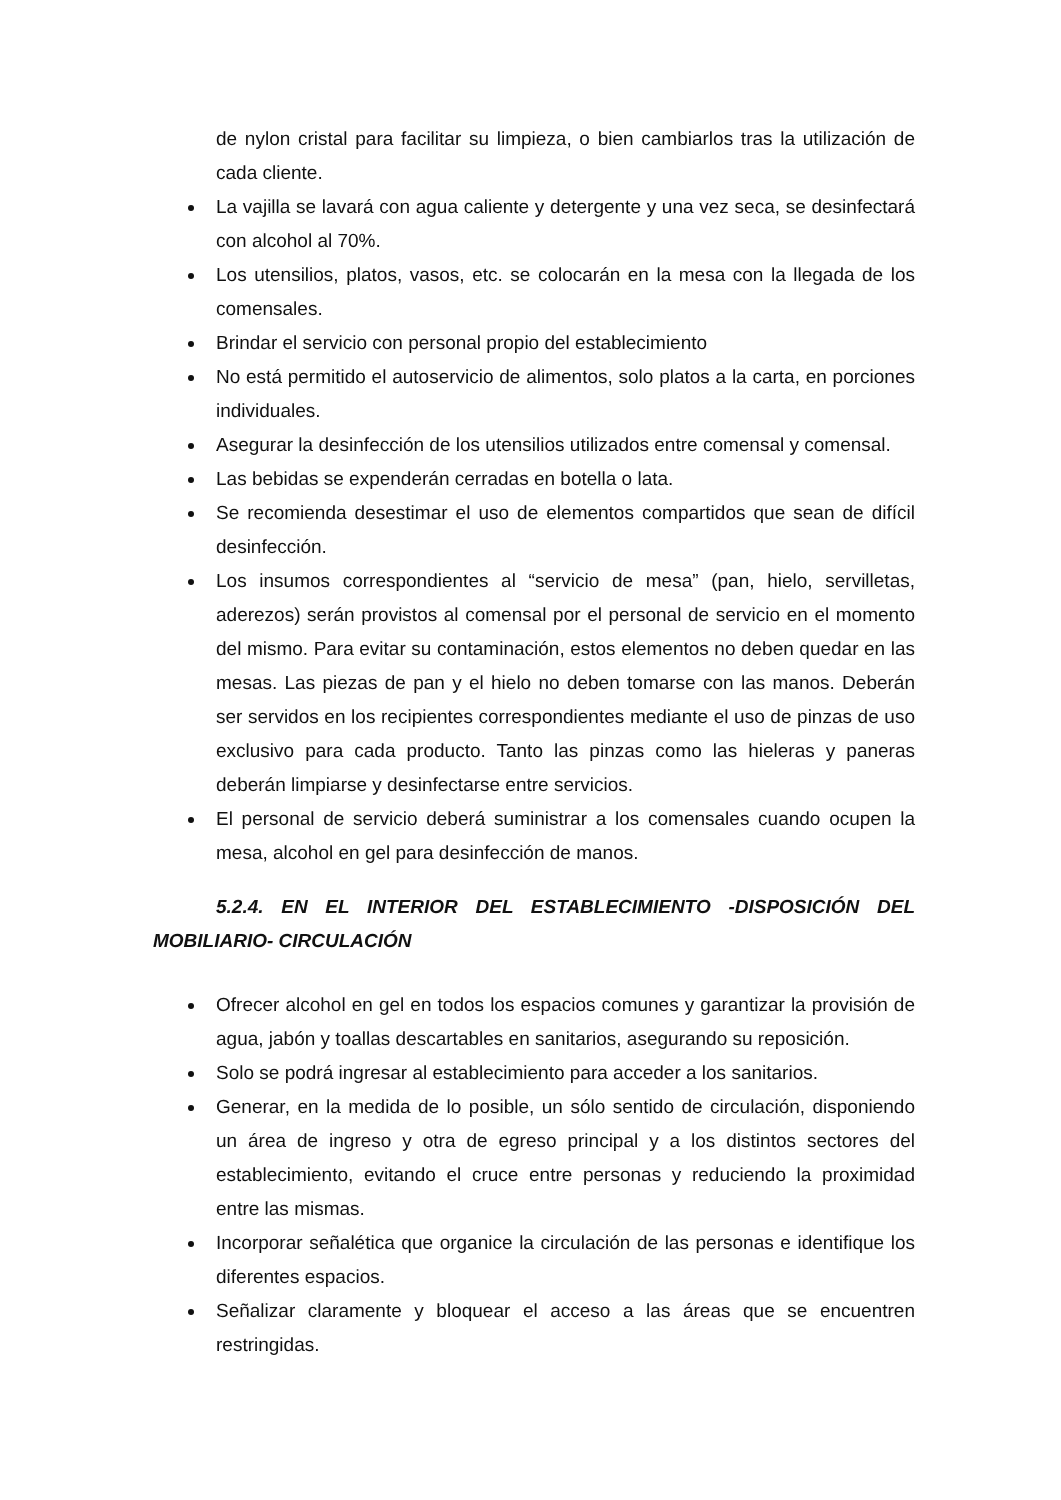de nylon cristal para facilitar su limpieza, o bien cambiarlos tras la utilización de cada cliente.
La vajilla se lavará con agua caliente y detergente y una vez seca, se desinfectará con alcohol al 70%.
Los utensilios, platos, vasos, etc. se colocarán en la mesa con la llegada de los comensales.
Brindar el servicio con personal propio del establecimiento
No está permitido el autoservicio de alimentos, solo platos a la carta, en porciones individuales.
Asegurar la desinfección de los utensilios utilizados entre comensal y comensal.
Las bebidas se expenderán cerradas en botella o lata.
Se recomienda desestimar el uso de elementos compartidos que sean de difícil desinfección.
Los insumos correspondientes al “servicio de mesa” (pan, hielo, servilletas, aderezos) serán provistos al comensal por el personal de servicio en el momento del mismo. Para evitar su contaminación, estos elementos no deben quedar en las mesas. Las piezas de pan y el hielo no deben tomarse con las manos. Deberán ser servidos en los recipientes correspondientes mediante el uso de pinzas de uso exclusivo para cada producto. Tanto las pinzas como las hieleras y paneras deberán limpiarse y desinfectarse entre servicios.
El personal de servicio deberá suministrar a los comensales cuando ocupen la mesa, alcohol en gel para desinfección de manos.
5.2.4. EN EL INTERIOR DEL ESTABLECIMIENTO -DISPOSICIÓN DEL MOBILIARIO- CIRCULACIÓN
Ofrecer alcohol en gel en todos los espacios comunes y garantizar la provisión de agua, jabón y toallas descartables en sanitarios, asegurando su reposición.
Solo se podrá ingresar al establecimiento para acceder a los sanitarios.
Generar, en la medida de lo posible, un sólo sentido de circulación, disponiendo un área de ingreso y otra de egreso principal y a los distintos sectores del establecimiento, evitando el cruce entre personas y reduciendo la proximidad entre las mismas.
Incorporar señalética que organice la circulación de las personas e identifique los diferentes espacios.
Señalizar claramente y bloquear el acceso a las áreas que se encuentren restringidas.